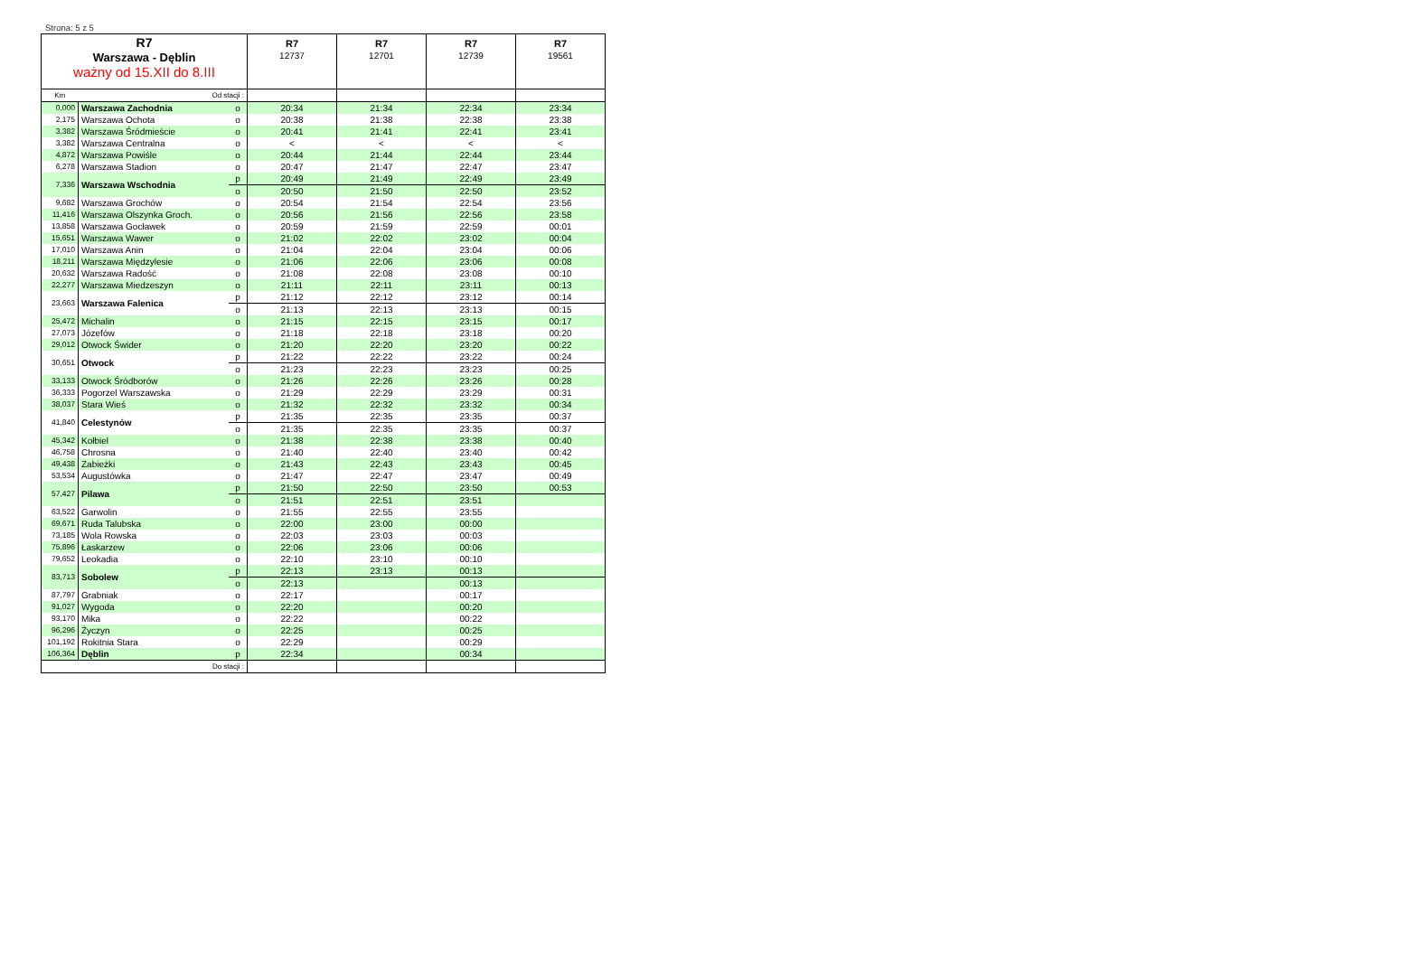Strona: 5 z 5
| R7 Warszawa - Dęblin ważny od 15.XII do 8.III | | | R7 12737 | R7 12701 | R7 12739 | R7 19561 |
| --- | --- | --- | --- | --- | --- | --- |
| Km | Od stacji : | | | | | |
| 0,000 | Warszawa Zachodnia | o | 20:34 | 21:34 | 22:34 | 23:34 |
| 2,175 | Warszawa Ochota | o | 20:38 | 21:38 | 22:38 | 23:38 |
| 3,382 | Warszawa Śródmieście | o | 20:41 | 21:41 | 22:41 | 23:41 |
| 3,382 | Warszawa Centralna | o | < | < | < | < |
| 4,872 | Warszawa Powiśle | o | 20:44 | 21:44 | 22:44 | 23:44 |
| 6,278 | Warszawa Stadion | o | 20:47 | 21:47 | 22:47 | 23:47 |
| 7,336 | Warszawa Wschodnia | p | 20:49 | 21:49 | 22:49 | 23:49 |
| | | o | 20:50 | 21:50 | 22:50 | 23:52 |
| 9,682 | Warszawa Grochów | o | 20:54 | 21:54 | 22:54 | 23:56 |
| 11,416 | Warszawa Olszynka Groch. | o | 20:56 | 21:56 | 22:56 | 23:58 |
| 13,858 | Warszawa Gocławek | o | 20:59 | 21:59 | 22:59 | 00:01 |
| 15,651 | Warszawa Wawer | o | 21:02 | 22:02 | 23:02 | 00:04 |
| 17,010 | Warszawa Anin | o | 21:04 | 22:04 | 23:04 | 00:06 |
| 18,211 | Warszawa Międzylesie | o | 21:06 | 22:06 | 23:06 | 00:08 |
| 20,632 | Warszawa Radość | o | 21:08 | 22:08 | 23:08 | 00:10 |
| 22,277 | Warszawa Miedzeszyn | o | 21:11 | 22:11 | 23:11 | 00:13 |
| 23,663 | Warszawa Falenica | p | 21:12 | 22:12 | 23:12 | 00:14 |
| | | o | 21:13 | 22:13 | 23:13 | 00:15 |
| 25,472 | Michalin | o | 21:15 | 22:15 | 23:15 | 00:17 |
| 27,073 | Józefów | o | 21:18 | 22:18 | 23:18 | 00:20 |
| 29,012 | Otwock Świder | o | 21:20 | 22:20 | 23:20 | 00:22 |
| 30,651 | Otwock | p | 21:22 | 22:22 | 23:22 | 00:24 |
| | | o | 21:23 | 22:23 | 23:23 | 00:25 |
| 33,133 | Otwock Śródborów | o | 21:26 | 22:26 | 23:26 | 00:28 |
| 36,333 | Pogorzel Warszawska | o | 21:29 | 22:29 | 23:29 | 00:31 |
| 38,037 | Stara Wieś | o | 21:32 | 22:32 | 23:32 | 00:34 |
| 41,840 | Celestynów | p | 21:35 | 22:35 | 23:35 | 00:37 |
| | | o | 21:35 | 22:35 | 23:35 | 00:37 |
| 45,342 | Kołbiel | o | 21:38 | 22:38 | 23:38 | 00:40 |
| 46,758 | Chrosna | o | 21:40 | 22:40 | 23:40 | 00:42 |
| 49,438 | Zabieżki | o | 21:43 | 22:43 | 23:43 | 00:45 |
| 53,534 | Augustówka | o | 21:47 | 22:47 | 23:47 | 00:49 |
| 57,427 | Pilawa | p | 21:50 | 22:50 | 23:50 | 00:53 |
| | | o | 21:51 | 22:51 | 23:51 | |
| 63,522 | Garwolin | o | 21:55 | 22:55 | 23:55 | |
| 69,671 | Ruda Talubska | o | 22:00 | 23:00 | 00:00 | |
| 73,185 | Wola Rowska | o | 22:03 | 23:03 | 00:03 | |
| 75,896 | Łaskarzew | o | 22:06 | 23:06 | 00:06 | |
| 79,652 | Leokadia | o | 22:10 | 23:10 | 00:10 | |
| 83,713 | Sobolew | p | 22:13 | 23:13 | 00:13 | |
| | | o | 22:13 | | 00:13 | |
| 87,797 | Grabniak | o | 22:17 | | 00:17 | |
| 91,027 | Wygoda | o | 22:20 | | 00:20 | |
| 93,170 | Mika | o | 22:22 | | 00:22 | |
| 96,296 | Życzyn | o | 22:25 | | 00:25 | |
| 101,192 | Rokitnia Stara | o | 22:29 | | 00:29 | |
| 106,364 | Dęblin | p | 22:34 | | 00:34 | |
| Do stacji : | | | | | | |